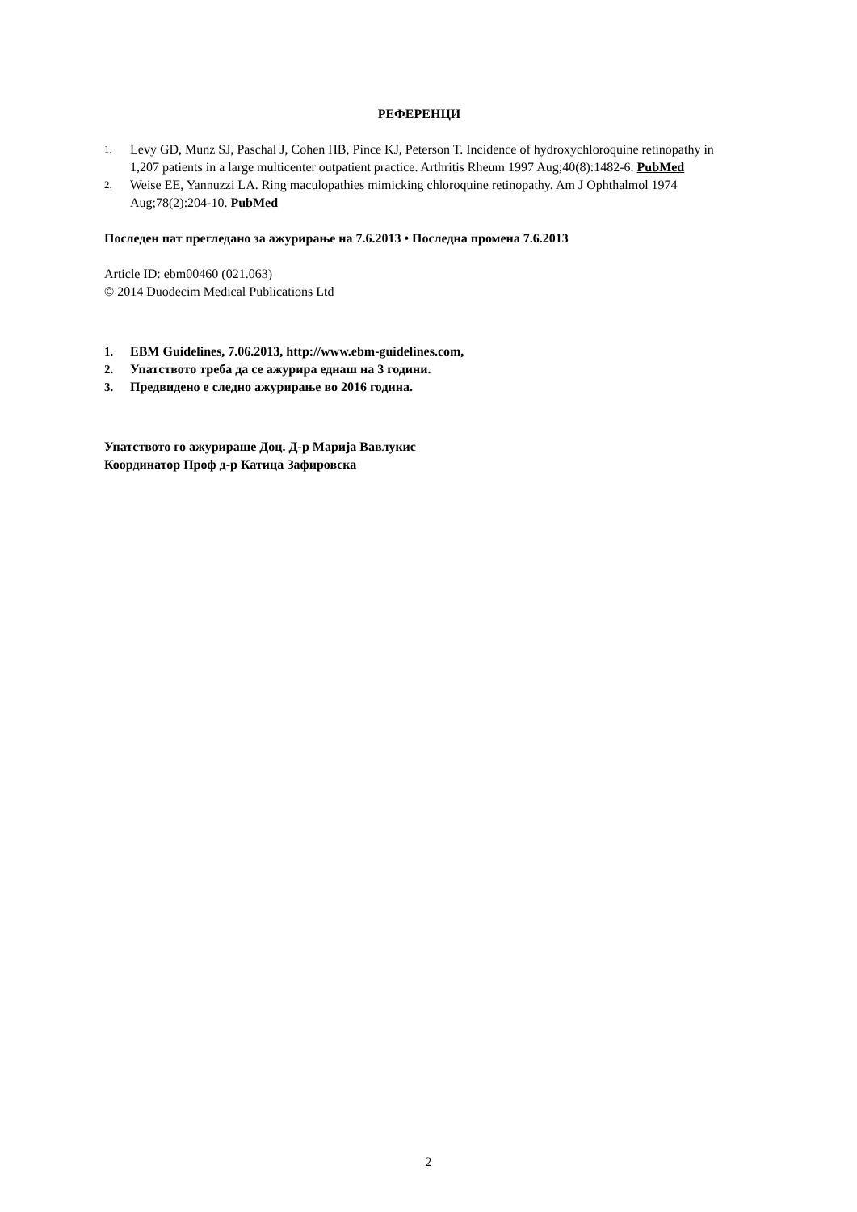РЕФЕРЕНЦИ
1. Levy GD, Munz SJ, Paschal J, Cohen HB, Pince KJ, Peterson T. Incidence of hydroxychloroquine retinopathy in 1,207 patients in a large multicenter outpatient practice. Arthritis Rheum 1997 Aug;40(8):1482-6. PubMed
2. Weise EE, Yannuzzi LA. Ring maculopathies mimicking chloroquine retinopathy. Am J Ophthalmol 1974 Aug;78(2):204-10. PubMed
Последен пат прегледано за ажурирање на 7.6.2013 • Последна промена 7.6.2013
Article ID: ebm00460 (021.063)
© 2014 Duodecim Medical Publications Ltd
1. EBM Guidelines, 7.06.2013, http://www.ebm-guidelines.com,
2. Упатството треба да се ажурира еднаш на 3 години.
3. Предвидено е следно ажурирање во 2016 година.
Упатството го ажурираше Доц. Д-р Марија Вавлукис
Координатор Проф д-р Катица Зафировска
2